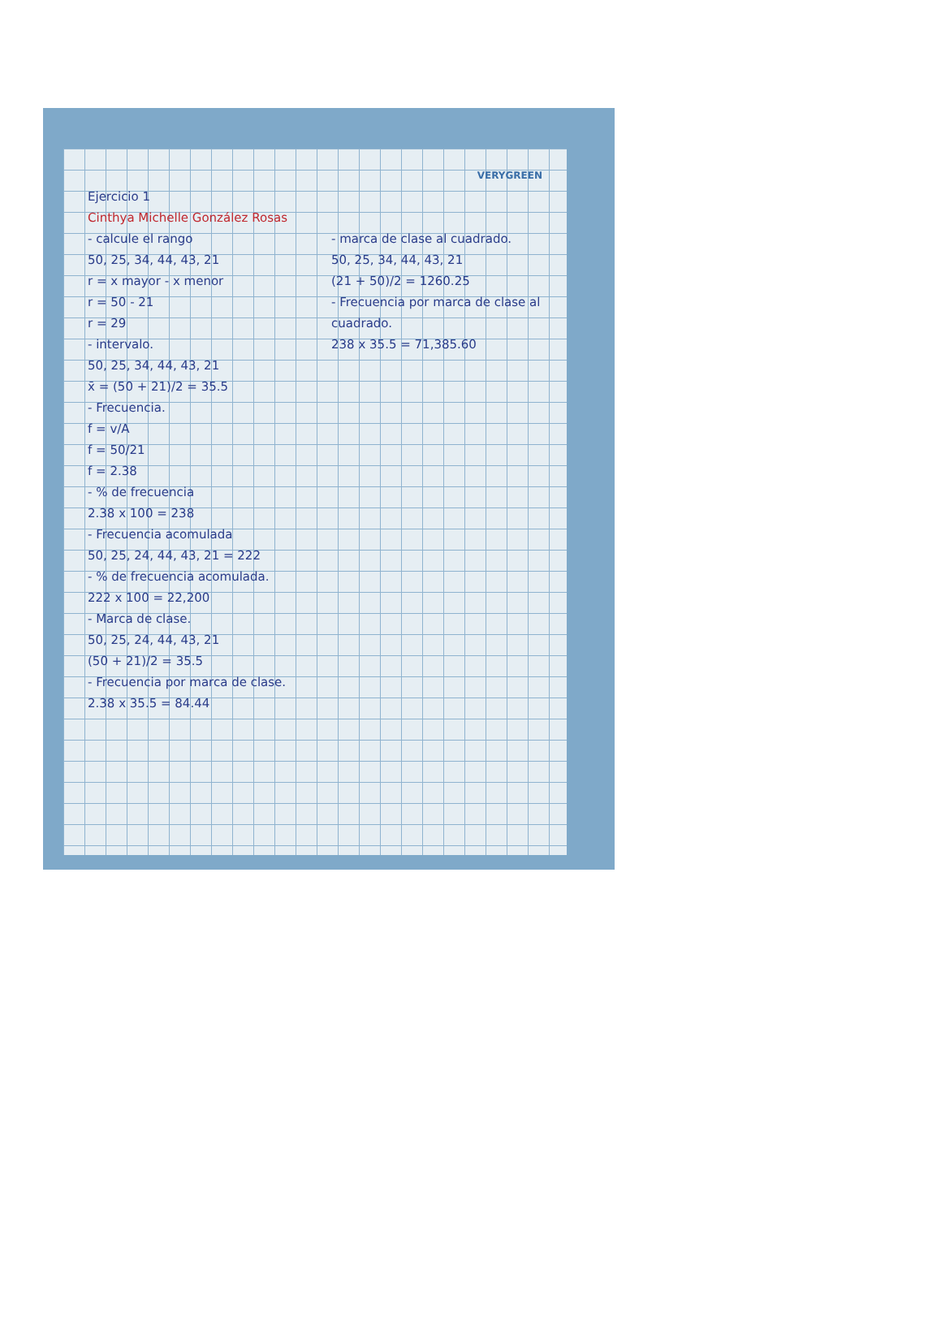VERYGREEN
Ejercicio 1
Cinthya Michelle González Rosas
- calcule el rango
50, 25, 34, 44, 43, 21
r = x mayor - x menor
r = 50 - 21
r = 29
- intervalo.
50, 25, 34, 44, 43, 21
x̄ = (50 + 21)/2 = 35.5
- Frecuencia.
f = v/A
f = 50/21
f = 2.38
- % de frecuencia
2.38 x 100 = 238
- Frecuencia acomulada
50, 25, 24, 44, 43, 21 = 222
- % de frecuencia acomulada.
222 x 100 = 22,200
- Marca de clase.
50, 25, 24, 44, 43, 21
(50 + 21)/2 = 35.5
- Frecuencia por marca de clase.
2.38 x 35.5 = 84.44
- marca de clase al cuadrado.
50, 25, 34, 44, 43, 21
(21 + 50)/2 = 1260.25
- Frecuencia por marca de clase al cuadrado.
238 x 35.5 = 71,385.60